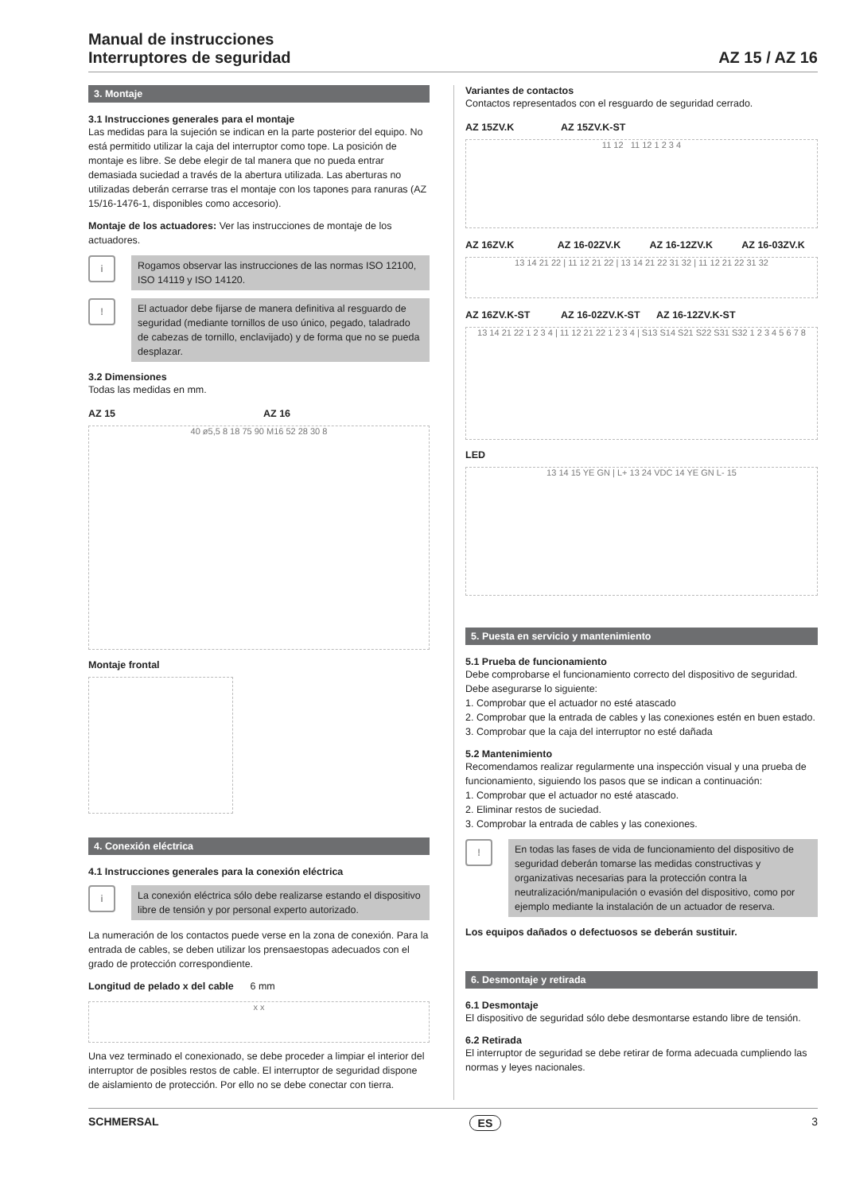Manual de instrucciones
Interruptores de seguridad
AZ 15 / AZ 16
3. Montaje
3.1 Instrucciones generales para el montaje
Las medidas para la sujeción se indican en la parte posterior del equipo. No está permitido utilizar la caja del interruptor como tope. La posición de montaje es libre. Se debe elegir de tal manera que no pueda entrar demasiada suciedad a través de la abertura utilizada. Las aberturas no utilizadas deberán cerrarse tras el montaje con los tapones para ranuras (AZ 15/16-1476-1, disponibles como accesorio).
Montaje de los actuadores: Ver las instrucciones de montaje de los actuadores.
i
Rogamos observar las instrucciones de las normas ISO 12100, ISO 14119 y ISO 14120.
!
El actuador debe fijarse de manera definitiva al resguardo de seguridad (mediante tornillos de uso único, pegado, taladrado de cabezas de tornillo, enclavijado) y de forma que no se pueda desplazar.
3.2 Dimensiones
Todas las medidas en mm.
AZ 15 AZ 16
40 ø5,5 8 18 75 90 M16 52 28 30 8
Montaje frontal
4. Conexión eléctrica
4.1 Instrucciones generales para la conexión eléctrica
i
La conexión eléctrica sólo debe realizarse estando el dispositivo libre de tensión y por personal experto autorizado.
La numeración de los contactos puede verse en la zona de conexión. Para la entrada de cables, se deben utilizar los prensaestopas adecuados con el grado de protección correspondiente.
Longitud de pelado x del cable 6 mm
x x
Una vez terminado el conexionado, se debe proceder a limpiar el interior del interruptor de posibles restos de cable. El interruptor de seguridad dispone de aislamiento de protección. Por ello no se debe conectar con tierra.
Variantes de contactos
Contactos representados con el resguardo de seguridad cerrado.
AZ 15ZV.K AZ 15ZV.K-ST
11 12 11 12 1 2 3 4
AZ 16ZV.K AZ 16-02ZV.K AZ 16-12ZV.K AZ 16-03ZV.K
13 14 21 22 | 11 12 21 22 | 13 14 21 22 31 32 | 11 12 21 22 31 32
AZ 16ZV.K-ST AZ 16-02ZV.K-ST AZ 16-12ZV.K-ST
13 14 21 22 1 2 3 4 | 11 12 21 22 1 2 3 4 | S13 S14 S21 S22 S31 S32 1 2 3 4 5 6 7 8
LED
13 14 15 YE GN | L+ 13 24 VDC 14 YE GN L- 15
5. Puesta en servicio y mantenimiento
5.1 Prueba de funcionamiento
Debe comprobarse el funcionamiento correcto del dispositivo de seguridad. Debe asegurarse lo siguiente:
1. Comprobar que el actuador no esté atascado
2. Comprobar que la entrada de cables y las conexiones estén en buen estado.
3. Comprobar que la caja del interruptor no esté dañada
5.2 Mantenimiento
Recomendamos realizar regularmente una inspección visual y una prueba de funcionamiento, siguiendo los pasos que se indican a continuación:
1. Comprobar que el actuador no esté atascado.
2. Eliminar restos de suciedad.
3. Comprobar la entrada de cables y las conexiones.
!
En todas las fases de vida de funcionamiento del dispositivo de seguridad deberán tomarse las medidas constructivas y organizativas necesarias para la protección contra la neutralización/manipulación o evasión del dispositivo, como por ejemplo mediante la instalación de un actuador de reserva.
Los equipos dañados o defectuosos se deberán sustituir.
6. Desmontaje y retirada
6.1 Desmontaje
El dispositivo de seguridad sólo debe desmontarse estando libre de tensión.
6.2 Retirada
El interruptor de seguridad se debe retirar de forma adecuada cumpliendo las normas y leyes nacionales.
SCHMERSAL ES 3